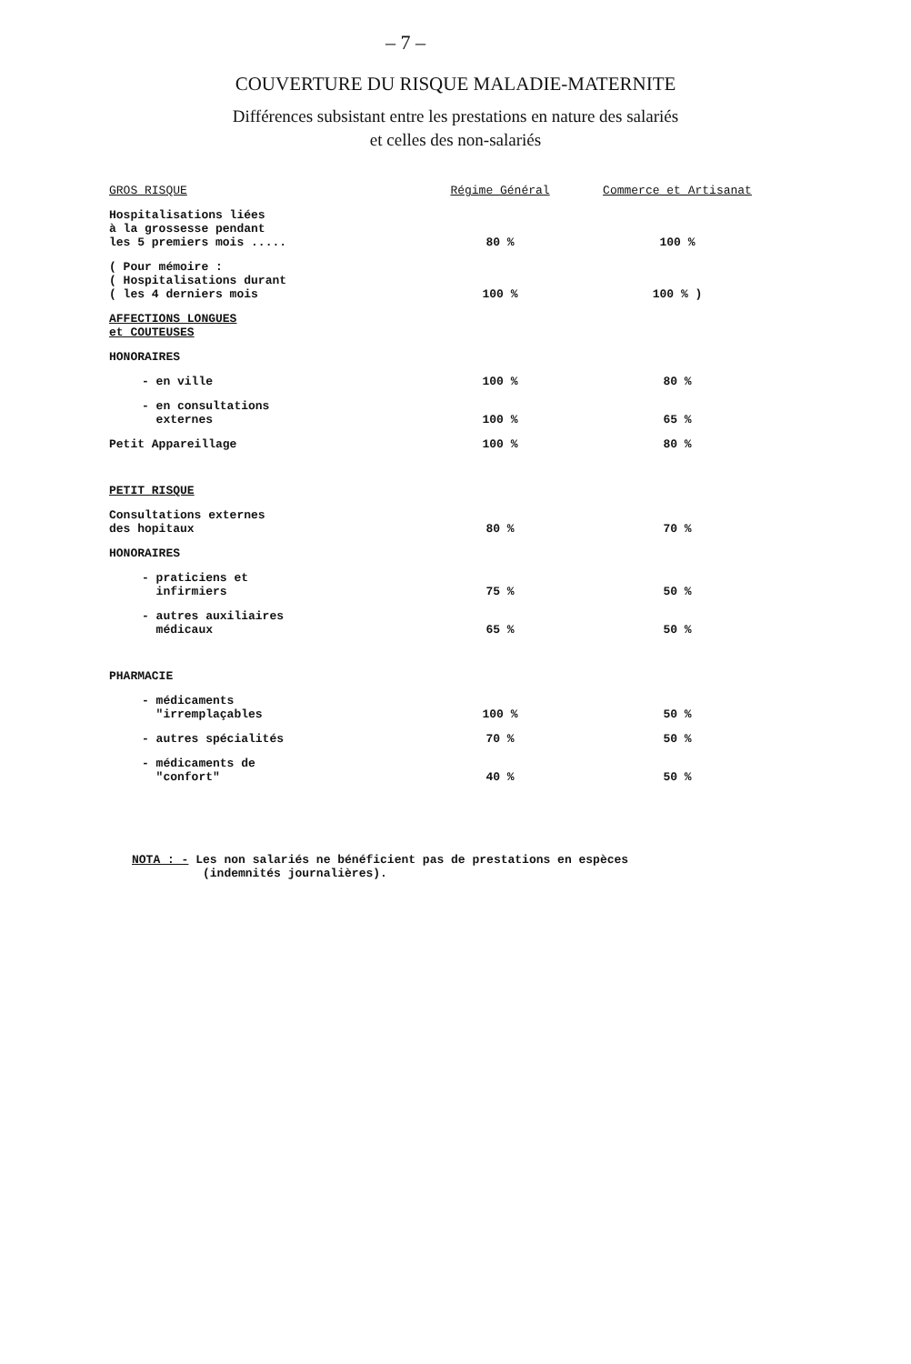– 7 –
COUVERTURE DU RISQUE MALADIE-MATERNITE
Différences subsistant entre les prestations en nature des salariés
et celles des non-salariés
| GROS RISQUE | Régime Général | Commerce et Artisanat |
| --- | --- | --- |
| Hospitalisations liées à la grossesse pendant les 5 premiers mois ..... | 80 % | 100 % |
| ( Pour mémoire : ( Hospitalisations durant ( les 4 derniers mois | 100 % | 100 % ) |
| AFFECTIONS LONGUES et COUTEUSES | | |
| HONORAIRES | | |
| - en ville | 100 % | 80 % |
| - en consultations externes | 100 % | 65 % |
| Petit Appareillage | 100 % | 80 % |
| PETIT RISQUE | | |
| Consultations externes des hopitaux | 80 % | 70 % |
| HONORAIRES | | |
| - praticiens et infirmiers | 75 % | 50 % |
| - autres auxiliaires médicaux | 65 % | 50 % |
| PHARMACIE | | |
| - médicaments "irremplaçables | 100 % | 50 % |
| - autres spécialités | 70 % | 50 % |
| - médicaments de "confort" | 40 % | 50 % |
NOTA : - Les non salariés ne bénéficient pas de prestations en espèces
(indemnités journalières).